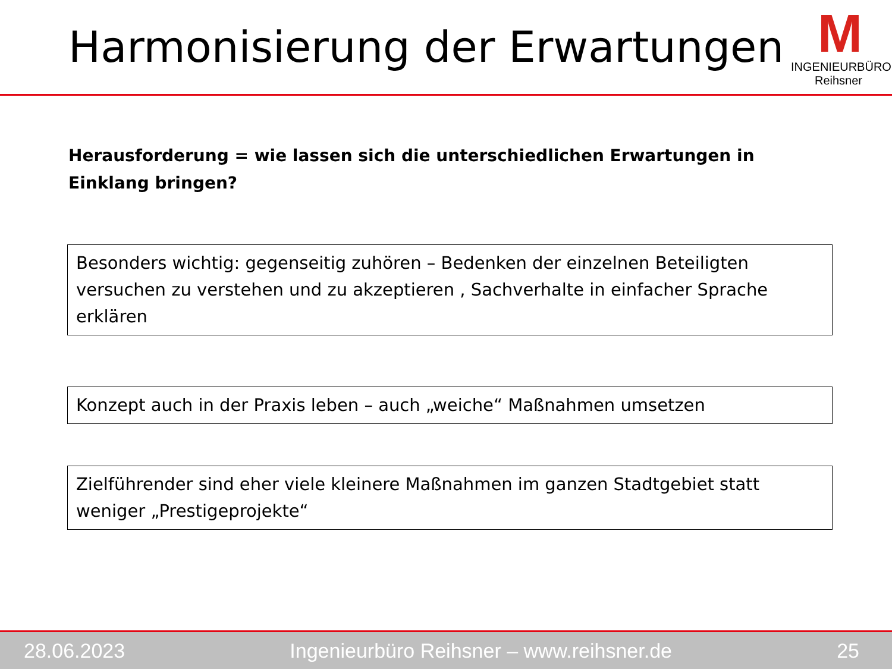Harmonisierung der Erwartungen
M
INGENIEURBÜRO Reihsner
Herausforderung = wie lassen sich die unterschiedlichen Erwartungen in Einklang bringen?
Besonders wichtig: gegenseitig zuhören – Bedenken der einzelnen Beteiligten versuchen zu verstehen und zu akzeptieren , Sachverhalte in einfacher Sprache erklären
Konzept auch in der Praxis leben – auch „weiche“ Maßnahmen umsetzen
Zielführender sind eher viele kleinere Maßnahmen im ganzen Stadtgebiet statt weniger „Prestigeprojekte“
28.06.2023 Ingenieurbüro Reihsner – www.reihsner.de 25